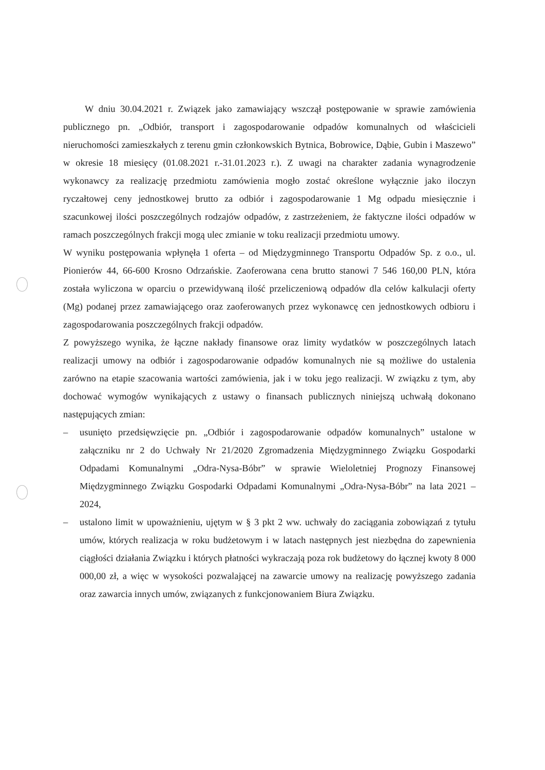W dniu 30.04.2021 r. Związek jako zamawiający wszczął postępowanie w sprawie zamówienia publicznego pn. „Odbiór, transport i zagospodarowanie odpadów komunalnych od właścicieli nieruchomości zamieszkałych z terenu gmin członkowskich Bytnica, Bobrowice, Dąbie, Gubin i Maszewo” w okresie 18 miesięcy (01.08.2021 r.-31.01.2023 r.). Z uwagi na charakter zadania wynagrodzenie wykonawcy za realizację przedmiotu zamówienia mogło zostać określone wyłącznie jako iloczyn ryczałtowej ceny jednostkowej brutto za odbiór i zagospodarowanie 1 Mg odpadu miesięcznie i szacunkowej ilości poszczególnych rodzajów odpadów, z zastrzeżeniem, że faktyczne ilości odpadów w ramach poszczególnych frakcji mogą ulec zmianie w toku realizacji przedmiotu umowy.
W wyniku postępowania wpłynęła 1 oferta – od Międzygminnego Transportu Odpadów Sp. z o.o., ul. Pionierów 44, 66-600 Krosno Odrzańskie. Zaoferowana cena brutto stanowi 7 546 160,00 PLN, która została wyliczona w oparciu o przewidywaną ilość przeliczeniową odpadów dla celów kalkulacji oferty (Mg) podanej przez zamawiającego oraz zaoferowanych przez wykonawcę cen jednostkowych odbioru i zagospodarowania poszczególnych frakcji odpadów.
Z powyższego wynika, że łączne nakłady finansowe oraz limity wydatków w poszczególnych latach realizacji umowy na odbiór i zagospodarowanie odpadów komunalnych nie są możliwe do ustalenia zarówno na etapie szacowania wartości zamówienia, jak i w toku jego realizacji. W związku z tym, aby dochować wymogów wynikających z ustawy o finansach publicznych niniejszą uchwałą dokonano następujących zmian:
– usunięto przedsięwzięcie pn. „Odbiór i zagospodarowanie odpadów komunalnych” ustalone w załączniku nr 2 do Uchwały Nr 21/2020 Zgromadzenia Międzygminnego Związku Gospodarki Odpadami Komunalnymi „Odra-Nysa-Bóbr” w sprawie Wieloletniej Prognozy Finansowej Międzygminnego Związku Gospodarki Odpadami Komunalnymi „Odra-Nysa-Bóbr” na lata 2021 – 2024,
– ustalono limit w upoważnieniu, ujętym w § 3 pkt 2 ww. uchwały do zaciągania zobowiązań z tytułu umów, których realizacja w roku budżetowym i w latach następnych jest niezbędna do zapewnienia ciągłości działania Związku i których płatności wykraczają poza rok budżetowy do łącznej kwoty 8 000 000,00 zł, a więc w wysokości pozwalającej na zawarcie umowy na realizację powyższego zadania oraz zawarcia innych umów, związanych z funkcjonowaniem Biura Związku.